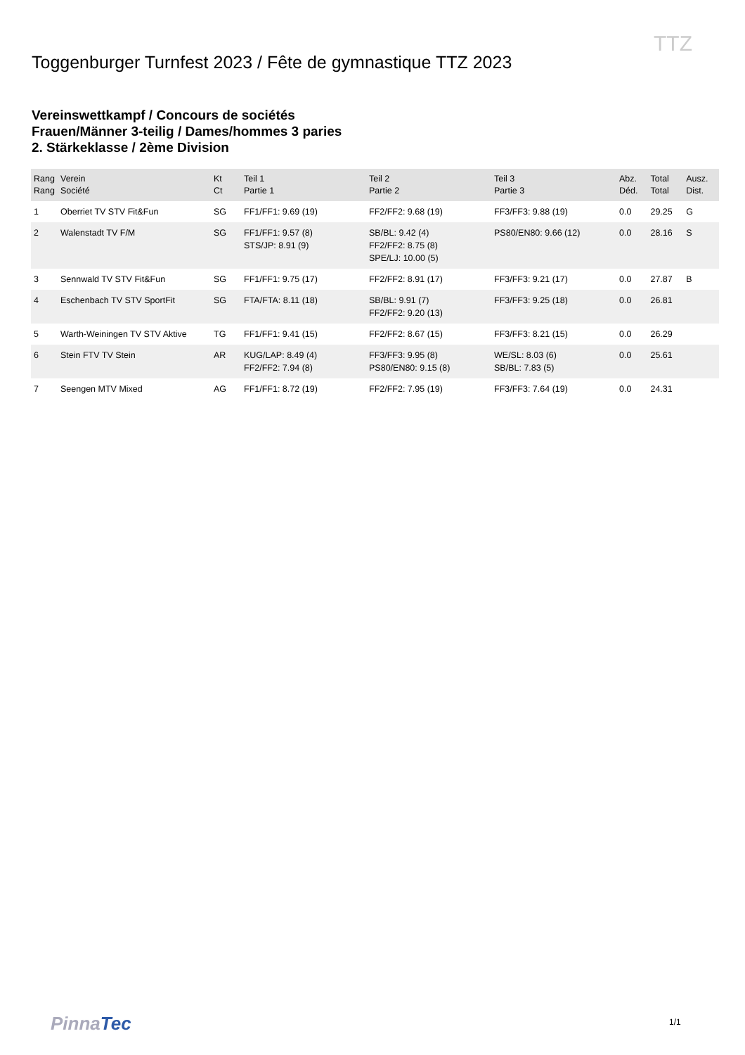TTZ
Toggenburger Turnfest 2023 / Fête de gymnastique TTZ 2023
Vereinswettkampf / Concours de sociétés
Frauen/Männer 3-teilig / Dames/hommes 3 paries
2. Stärkeklasse / 2ème Division
| Rang Rang | Verein Société | Kt Ct | Teil 1 Partie 1 | Teil 2 Partie 2 | Teil 3 Partie 3 | Abz. Déd. | Total Total | Ausz. Dist. |
| --- | --- | --- | --- | --- | --- | --- | --- | --- |
| 1 | Oberriet TV STV Fit&Fun | SG | FF1/FF1: 9.69 (19) | FF2/FF2: 9.68 (19) | FF3/FF3: 9.88 (19) | 0.0 | 29.25 | G |
| 2 | Walenstadt TV F/M | SG | FF1/FF1: 9.57 (8) STS/JP: 8.91 (9) | SB/BL: 9.42 (4) FF2/FF2: 8.75 (8) SPE/LJ: 10.00 (5) | PS80/EN80: 9.66 (12) | 0.0 | 28.16 | S |
| 3 | Sennwald TV STV Fit&Fun | SG | FF1/FF1: 9.75 (17) | FF2/FF2: 8.91 (17) | FF3/FF3: 9.21 (17) | 0.0 | 27.87 | B |
| 4 | Eschenbach TV STV SportFit | SG | FTA/FTA: 8.11 (18) | SB/BL: 9.91 (7) FF2/FF2: 9.20 (13) | FF3/FF3: 9.25 (18) | 0.0 | 26.81 | |
| 5 | Warth-Weiningen TV STV Aktive | TG | FF1/FF1: 9.41 (15) | FF2/FF2: 8.67 (15) | FF3/FF3: 8.21 (15) | 0.0 | 26.29 | |
| 6 | Stein FTV TV Stein | AR | KUG/LAP: 8.49 (4) FF2/FF2: 7.94 (8) | FF3/FF3: 9.95 (8) PS80/EN80: 9.15 (8) | WE/SL: 8.03 (6) SB/BL: 7.83 (5) | 0.0 | 25.61 | |
| 7 | Seengen MTV Mixed | AG | FF1/FF1: 8.72 (19) | FF2/FF2: 7.95 (19) | FF3/FF3: 7.64 (19) | 0.0 | 24.31 | |
PinnaTec 1/1